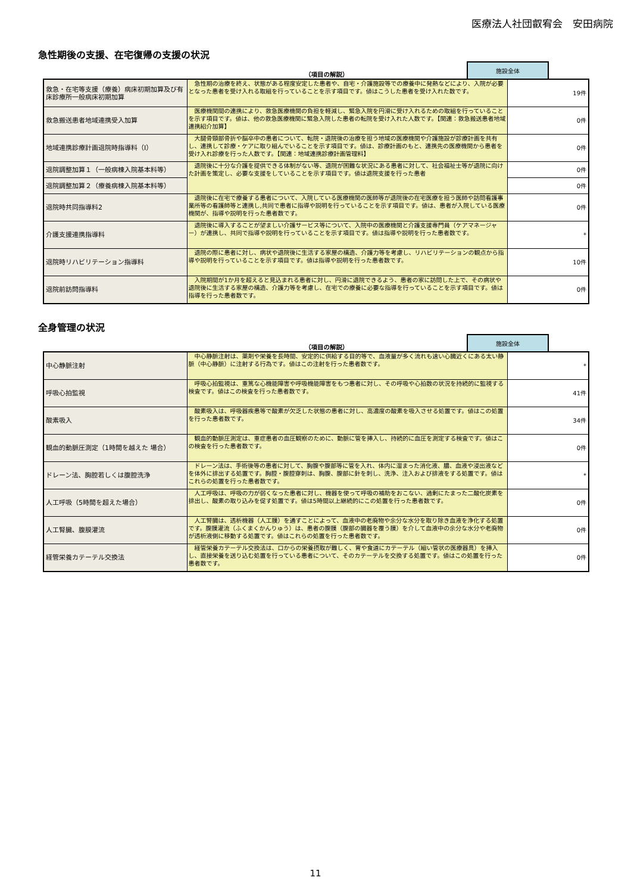医療法人社団叡宥会　安田病院
急性期後の支援、在宅復帰の支援の状況
（項目の解説）
施設全体
| 救急・在宅等支援（療養）病床初期加算及び有床診療所一般病床初期加算 | 急性期の治療を終え、状態がある程度安定した患者や、自宅・介護施設等での療養中に発熱などにより、入院が必要となった患者を受け入れる取組を行っていることを示す項目です。値はこうした患者を受け入れた数です。 | 19件 |
| 救急搬送患者地域連携受入加算 | 医療機関間の連携により、救急医療機関の負担を軽減し、緊急入院を円滑に受け入れるための取組を行っていることを示す項目です。値は、他の救急医療機関に緊急入院した患者の転院を受け入れた人数です。【関連：救急搬送患者地域連携紹介加算】 | 0件 |
| 地域連携診療計画退院時指導料（Ⅰ） | 大腿骨頸部骨折や脳卒中の患者について、転院・退院後の治療を担う地域の医療機関や介護施設が診療計画を共有し、連携して診療・ケアに取り組んでいることを示す項目です。値は、診療計画のもと、連携先の医療機関から患者を受け入れ診療を行った人数です。【関連：地域連携診療計画管理料】 | 0件 |
| 退院調整加算１（一般病棟入院基本料等） | 退院後に十分な介護を提供できる体制がない等、退院が困難な状況にある患者に対して、社会福祉士等が退院に向けた計画を策定し、必要な支援をしていることを示す項目です。値は退院支援を行った患者 | 0件 |
| 退院調整加算２（療養病棟入院基本料等） | | 0件 |
| 退院時共同指導料2 | 退院後に在宅で療養する患者について、入院している医療機関の医師等が退院後の在宅医療を担う医師や訪問看護事業所等の看護師等と連携し,共同で患者に指導や説明を行っていることを示す項目です。値は、患者が入院している医療機関が、指導や説明を行った患者数です。 | 0件 |
| 介護支援連携指導料 | 退院後に導入することが望ましい介護サービス等について、入院中の医療機関と介護支援専門員（ケアマネージャー）が連携し、共同で指導や説明を行っていることを示す項目です。値は指導や説明を行った患者数です。 | * |
| 退院時リハビリテーション指導料 | 退院の際に患者に対し、病状や退院後に生活する家屋の構造、介護力等を考慮し、リハビリテーションの観点から指導や説明を行っていることを示す項目です。値は指導や説明を行った患者数です。 | 10件 |
| 退院前訪問指導料 | 入院期間が1か月を超えると見込まれる患者に対し、円滑に退院できるよう、患者の家に訪問した上で、その病状や退院後に生活する家屋の構造、介護力等を考慮し、在宅での療養に必要な指導を行っていることを示す項目です。値は指導を行った患者数です。 | 0件 |
全身管理の状況
（項目の解説）
施設全体
| 中心静脈注射 | 中心静脈注射は、薬剤や栄養を長時間、安定的に供給する目的等で、血液量が多く流れも速い心臓近くにある太い静脈（中心静脈）に注射する行為です。値はこの注射を行った患者数です。 | * |
| 呼吸心拍監視 | 呼吸心拍監視は、重篤な心機能障害や呼吸機能障害をもつ患者に対し、その呼吸や心拍数の状況を持続的に監視する検査です。値はこの検査を行った患者数です。 | 41件 |
| 酸素吸入 | 酸素吸入は、呼吸器疾患等で酸素が欠乏した状態の患者に対し、高濃度の酸素を吸入させる処置です。値はこの処置を行った患者数です。 | 34件 |
| 観血的動脈圧測定（1時間を越えた 場合） | 観血的動脈圧測定は、重症患者の血圧観察のために、動脈に管を挿入し、持続的に血圧を測定する検査です。値はこの検査を行った患者数です。 | 0件 |
| ドレーン法、胸腔若しくは腹腔洗浄 | ドレーン法は、手術後等の患者に対して、胸腹や腹部等に管を入れ、体内に溜まった消化液、膿、血液や浸出液などを体外に排出する処置です。胸腔・腹腔穿刺は、胸腹、腹部に針を刺し、洗浄、注入および排液をする処置です。値はこれらの処置を行った患者数です。 | * |
| 人工呼吸（5時間を超えた場合） | 人工呼吸は、呼吸の力が弱くなった患者に対し、機器を使って呼吸の補助をおこない、過剰にたまった二酸化炭素を排出し、酸素の取り込みを促す処置です。値は5時間以上継続的にこの処置を行った患者数です。 | 0件 |
| 人工腎臓、腹膜灌流 | 人工腎臓は、透析機器（人工膜）を通すことによって、血液中の老廃物や余分な水分を取り除き血液を浄化する処置です。腹膜灌流（ふくまくかんりゅう）は、患者の腹膜（腹部の臓器を覆う膜）を介して血液中の余分な水分や老廃物が透析液側に移動する処置です。値はこれらの処置を行った患者数です。 | 0件 |
| 経管栄養カテーテル交換法 | 経管栄養カテーテル交換法は、口からの栄養摂取が難しく、胃や食道にカテーテル（細い管状の医療器具）を挿入し、直接栄養を送り込む処置を行っている患者について、そのカテーテルを交換する処置です。値はこの処置を行った患者数です。 | 0件 |
11